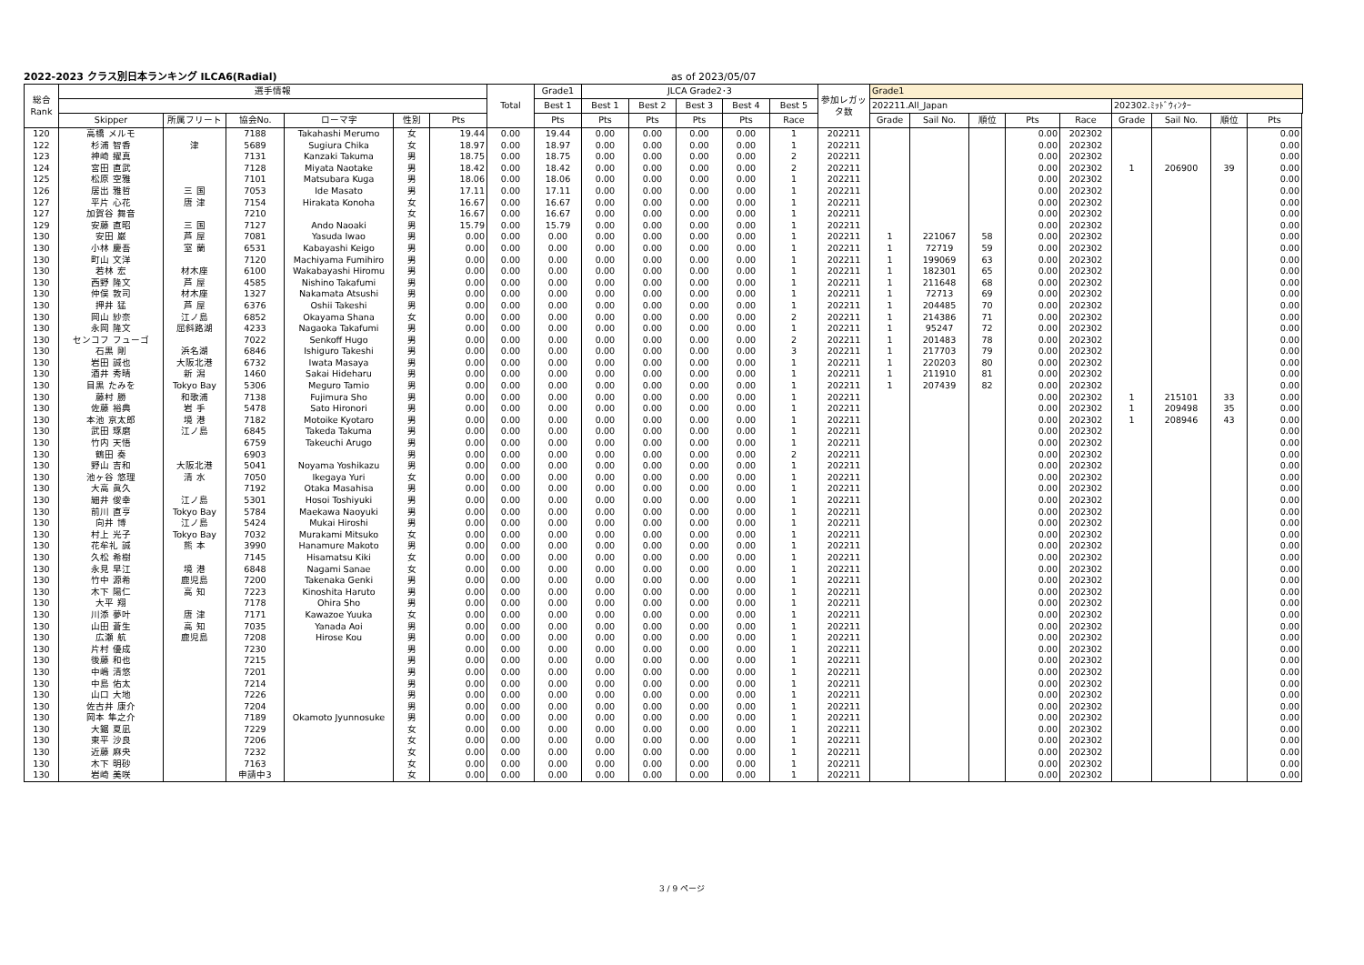2022-2023 クラス別日本ランキング ILCA6(Radial) as of 2023/05/07
| 総合 Rank | 選手情報 | | | | | | Total | Grade1 | JLCA Grade2･3 | | | | | 参加レガッ タ数 | Grade1 | | | | | | | | |
| --- | --- | --- | --- | --- | --- | --- | --- | --- | --- | --- | --- | --- | --- | --- | --- | --- | --- | --- | --- | --- | --- | --- | --- |
| | | | | | | | | Best 1 | Best 1 | Best 2 | Best 3 | Best 4 | Best 5 | | 202211.All_Japan | | | | | 202302.ﾐｯﾄﾞｳｨﾝﾀｰ | | | |
| | Skipper | 所属フリート | 協会No. | ローマ字 | 性別 | Pts | | Pts | Pts | Pts | Pts | Pts | Race | | Grade | Sail No. | 順位 | Pts | Race | Grade | Sail No. | 順位 | Pts |
| 120 | 高橋 メルモ | | 7188 | Takahashi Merumo | 女 | 19.44 | 0.00 | 19.44 | 0.00 | 0.00 | 0.00 | 0.00 | 1 | 202211 | | | | 0.00 | 202302 | | | | 0.00 |
| 122 | 杉浦 智香 | 津 | 5689 | Sugiura Chika | 女 | 18.97 | 0.00 | 18.97 | 0.00 | 0.00 | 0.00 | 0.00 | 1 | 202211 | | | | 0.00 | 202302 | | | | 0.00 |
| 123 | 神崎 擢真 | | 7131 | Kanzaki Takuma | 男 | 18.75 | 0.00 | 18.75 | 0.00 | 0.00 | 0.00 | 0.00 | 2 | 202211 | | | | 0.00 | 202302 | | | | 0.00 |
| 124 | 宮田 直武 | | 7128 | Miyata Naotake | 男 | 18.42 | 0.00 | 18.42 | 0.00 | 0.00 | 0.00 | 0.00 | 2 | 202211 | | | | 0.00 | 202302 | 1 | 206900 | 39 | 0.00 |
| 125 | 松原 空雅 | | 7101 | Matsubara Kuga | 男 | 18.06 | 0.00 | 18.06 | 0.00 | 0.00 | 0.00 | 0.00 | 1 | 202211 | | | | 0.00 | 202302 | | | | 0.00 |
| 126 | 居出 雅哲 | 三 国 | 7053 | Ide Masato | 男 | 17.11 | 0.00 | 17.11 | 0.00 | 0.00 | 0.00 | 0.00 | 1 | 202211 | | | | 0.00 | 202302 | | | | 0.00 |
| 127 | 平片 心花 | 唐 津 | 7154 | Hirakata Konoha | 女 | 16.67 | 0.00 | 16.67 | 0.00 | 0.00 | 0.00 | 0.00 | 1 | 202211 | | | | 0.00 | 202302 | | | | 0.00 |
| 127 | 加賀谷 舞音 | | 7210 | | 女 | 16.67 | 0.00 | 16.67 | 0.00 | 0.00 | 0.00 | 0.00 | 1 | 202211 | | | | 0.00 | 202302 | | | | 0.00 |
| 129 | 安藤 直昭 | 三 国 | 7127 | Ando Naoaki | 男 | 15.79 | 0.00 | 15.79 | 0.00 | 0.00 | 0.00 | 0.00 | 1 | 202211 | | | | 0.00 | 202302 | | | | 0.00 |
| 130 | 安田 巌 | 芦 屋 | 7081 | Yasuda Iwao | 男 | 0.00 | 0.00 | 0.00 | 0.00 | 0.00 | 0.00 | 0.00 | 1 | 202211 | 1 | 221067 | 58 | 0.00 | 202302 | | | | 0.00 |
| 130 | 小林 慶吾 | 室 蘭 | 6531 | Kabayashi Keigo | 男 | 0.00 | 0.00 | 0.00 | 0.00 | 0.00 | 0.00 | 0.00 | 1 | 202211 | 1 | 72719 | 59 | 0.00 | 202302 | | | | 0.00 |
| 130 | 町山 文洋 | | 7120 | Machiyama Fumihiro | 男 | 0.00 | 0.00 | 0.00 | 0.00 | 0.00 | 0.00 | 0.00 | 1 | 202211 | 1 | 199069 | 63 | 0.00 | 202302 | | | | 0.00 |
| 130 | 若林 宏 | 材木座 | 6100 | Wakabayashi Hiromu | 男 | 0.00 | 0.00 | 0.00 | 0.00 | 0.00 | 0.00 | 0.00 | 1 | 202211 | 1 | 182301 | 65 | 0.00 | 202302 | | | | 0.00 |
| 130 | 西野 隆文 | 芦 屋 | 4585 | Nishino Takafumi | 男 | 0.00 | 0.00 | 0.00 | 0.00 | 0.00 | 0.00 | 0.00 | 1 | 202211 | 1 | 211648 | 68 | 0.00 | 202302 | | | | 0.00 |
| 130 | 仲俣 敦司 | 材木座 | 1327 | Nakamata Atsushi | 男 | 0.00 | 0.00 | 0.00 | 0.00 | 0.00 | 0.00 | 0.00 | 1 | 202211 | 1 | 72713 | 69 | 0.00 | 202302 | | | | 0.00 |
| 130 | 押井 猛 | 芦 屋 | 6376 | Oshii Takeshi | 男 | 0.00 | 0.00 | 0.00 | 0.00 | 0.00 | 0.00 | 0.00 | 1 | 202211 | 1 | 204485 | 70 | 0.00 | 202302 | | | | 0.00 |
| 130 | 岡山 紗奈 | 江ノ島 | 6852 | Okayama Shana | 女 | 0.00 | 0.00 | 0.00 | 0.00 | 0.00 | 0.00 | 0.00 | 2 | 202211 | 1 | 214386 | 71 | 0.00 | 202302 | | | | 0.00 |
| 130 | 永岡 隆文 | 屈斜路湖 | 4233 | Nagaoka Takafumi | 男 | 0.00 | 0.00 | 0.00 | 0.00 | 0.00 | 0.00 | 0.00 | 1 | 202211 | 1 | 95247 | 72 | 0.00 | 202302 | | | | 0.00 |
| 130 | センコフ フューゴ | | 7022 | Senkoff Hugo | 男 | 0.00 | 0.00 | 0.00 | 0.00 | 0.00 | 0.00 | 0.00 | 2 | 202211 | 1 | 201483 | 78 | 0.00 | 202302 | | | | 0.00 |
| 130 | 石黒 剛 | 浜名湖 | 6846 | Ishiguro Takeshi | 男 | 0.00 | 0.00 | 0.00 | 0.00 | 0.00 | 0.00 | 0.00 | 3 | 202211 | 1 | 217703 | 79 | 0.00 | 202302 | | | | 0.00 |
| 130 | 岩田 誠也 | 大阪北港 | 6732 | Iwata Masaya | 男 | 0.00 | 0.00 | 0.00 | 0.00 | 0.00 | 0.00 | 0.00 | 1 | 202211 | 1 | 220203 | 80 | 0.00 | 202302 | | | | 0.00 |
| 130 | 酒井 秀晴 | 新 潟 | 1460 | Sakai Hideharu | 男 | 0.00 | 0.00 | 0.00 | 0.00 | 0.00 | 0.00 | 0.00 | 1 | 202211 | 1 | 211910 | 81 | 0.00 | 202302 | | | | 0.00 |
| 130 | 目黒 たみを | Tokyo Bay | 5306 | Meguro Tamio | 男 | 0.00 | 0.00 | 0.00 | 0.00 | 0.00 | 0.00 | 0.00 | 1 | 202211 | 1 | 207439 | 82 | 0.00 | 202302 | | | | 0.00 |
| 130 | 藤村 勝 | 和歌浦 | 7138 | Fujimura Sho | 男 | 0.00 | 0.00 | 0.00 | 0.00 | 0.00 | 0.00 | 0.00 | 1 | 202211 | | | | 0.00 | 202302 | 1 | 215101 | 33 | 0.00 |
| 130 | 佐藤 裕典 | 岩 手 | 5478 | Sato Hironori | 男 | 0.00 | 0.00 | 0.00 | 0.00 | 0.00 | 0.00 | 0.00 | 1 | 202211 | | | | 0.00 | 202302 | 1 | 209498 | 35 | 0.00 |
| 130 | 本池 京太郎 | 境 港 | 7182 | Motoike Kyotaro | 男 | 0.00 | 0.00 | 0.00 | 0.00 | 0.00 | 0.00 | 0.00 | 1 | 202211 | | | | 0.00 | 202302 | 1 | 208946 | 43 | 0.00 |
| 130 | 武田 琢磨 | 江ノ島 | 6845 | Takeda Takuma | 男 | 0.00 | 0.00 | 0.00 | 0.00 | 0.00 | 0.00 | 0.00 | 1 | 202211 | | | | 0.00 | 202302 | | | | 0.00 |
| 130 | 竹内 天悟 | | 6759 | Takeuchi Arugo | 男 | 0.00 | 0.00 | 0.00 | 0.00 | 0.00 | 0.00 | 0.00 | 1 | 202211 | | | | 0.00 | 202302 | | | | 0.00 |
| 130 | 鶴田 奏 | | 6903 | | 男 | 0.00 | 0.00 | 0.00 | 0.00 | 0.00 | 0.00 | 0.00 | 2 | 202211 | | | | 0.00 | 202302 | | | | 0.00 |
| 130 | 野山 吉和 | 大阪北港 | 5041 | Noyama Yoshikazu | 男 | 0.00 | 0.00 | 0.00 | 0.00 | 0.00 | 0.00 | 0.00 | 1 | 202211 | | | | 0.00 | 202302 | | | | 0.00 |
| 130 | 池ヶ谷 悠理 | 清 水 | 7050 | Ikegaya Yuri | 女 | 0.00 | 0.00 | 0.00 | 0.00 | 0.00 | 0.00 | 0.00 | 1 | 202211 | | | | 0.00 | 202302 | | | | 0.00 |
| 130 | 大高 眞久 | | 7192 | Otaka Masahisa | 男 | 0.00 | 0.00 | 0.00 | 0.00 | 0.00 | 0.00 | 0.00 | 1 | 202211 | | | | 0.00 | 202302 | | | | 0.00 |
| 130 | 細井 俊幸 | 江ノ島 | 5301 | Hosoi Toshiyuki | 男 | 0.00 | 0.00 | 0.00 | 0.00 | 0.00 | 0.00 | 0.00 | 1 | 202211 | | | | 0.00 | 202302 | | | | 0.00 |
| 130 | 前川 直亨 | Tokyo Bay | 5784 | Maekawa Naoyuki | 男 | 0.00 | 0.00 | 0.00 | 0.00 | 0.00 | 0.00 | 0.00 | 1 | 202211 | | | | 0.00 | 202302 | | | | 0.00 |
| 130 | 向井 博 | 江ノ島 | 5424 | Mukai Hiroshi | 男 | 0.00 | 0.00 | 0.00 | 0.00 | 0.00 | 0.00 | 0.00 | 1 | 202211 | | | | 0.00 | 202302 | | | | 0.00 |
| 130 | 村上 光子 | Tokyo Bay | 7032 | Murakami Mitsuko | 女 | 0.00 | 0.00 | 0.00 | 0.00 | 0.00 | 0.00 | 0.00 | 1 | 202211 | | | | 0.00 | 202302 | | | | 0.00 |
| 130 | 花牟礼 誠 | 熊 本 | 3990 | Hanamure Makoto | 男 | 0.00 | 0.00 | 0.00 | 0.00 | 0.00 | 0.00 | 0.00 | 1 | 202211 | | | | 0.00 | 202302 | | | | 0.00 |
| 130 | 久松 希樹 | | 7145 | Hisamatsu Kiki | 女 | 0.00 | 0.00 | 0.00 | 0.00 | 0.00 | 0.00 | 0.00 | 1 | 202211 | | | | 0.00 | 202302 | | | | 0.00 |
| 130 | 永見 早江 | 境 港 | 6848 | Nagami Sanae | 女 | 0.00 | 0.00 | 0.00 | 0.00 | 0.00 | 0.00 | 0.00 | 1 | 202211 | | | | 0.00 | 202302 | | | | 0.00 |
| 130 | 竹中 源希 | 鹿児島 | 7200 | Takenaka Genki | 男 | 0.00 | 0.00 | 0.00 | 0.00 | 0.00 | 0.00 | 0.00 | 1 | 202211 | | | | 0.00 | 202302 | | | | 0.00 |
| 130 | 木下 陽仁 | 高 知 | 7223 | Kinoshita Haruto | 男 | 0.00 | 0.00 | 0.00 | 0.00 | 0.00 | 0.00 | 0.00 | 1 | 202211 | | | | 0.00 | 202302 | | | | 0.00 |
| 130 | 大平 翔 | | 7178 | Ohira Sho | 男 | 0.00 | 0.00 | 0.00 | 0.00 | 0.00 | 0.00 | 0.00 | 1 | 202211 | | | | 0.00 | 202302 | | | | 0.00 |
| 130 | 川添 夢叶 | 唐 津 | 7171 | Kawazoe Yuuka | 女 | 0.00 | 0.00 | 0.00 | 0.00 | 0.00 | 0.00 | 0.00 | 1 | 202211 | | | | 0.00 | 202302 | | | | 0.00 |
| 130 | 山田 蒼生 | 高 知 | 7035 | Yanada Aoi | 男 | 0.00 | 0.00 | 0.00 | 0.00 | 0.00 | 0.00 | 0.00 | 1 | 202211 | | | | 0.00 | 202302 | | | | 0.00 |
| 130 | 広瀬 航 | 鹿児島 | 7208 | Hirose Kou | 男 | 0.00 | 0.00 | 0.00 | 0.00 | 0.00 | 0.00 | 0.00 | 1 | 202211 | | | | 0.00 | 202302 | | | | 0.00 |
| 130 | 片村 優成 | | 7230 | | 男 | 0.00 | 0.00 | 0.00 | 0.00 | 0.00 | 0.00 | 0.00 | 1 | 202211 | | | | 0.00 | 202302 | | | | 0.00 |
| 130 | 後藤 和也 | | 7215 | | 男 | 0.00 | 0.00 | 0.00 | 0.00 | 0.00 | 0.00 | 0.00 | 1 | 202211 | | | | 0.00 | 202302 | | | | 0.00 |
| 130 | 中嶋 清悠 | | 7201 | | 男 | 0.00 | 0.00 | 0.00 | 0.00 | 0.00 | 0.00 | 0.00 | 1 | 202211 | | | | 0.00 | 202302 | | | | 0.00 |
| 130 | 中島 佑太 | | 7214 | | 男 | 0.00 | 0.00 | 0.00 | 0.00 | 0.00 | 0.00 | 0.00 | 1 | 202211 | | | | 0.00 | 202302 | | | | 0.00 |
| 130 | 山口 大地 | | 7226 | | 男 | 0.00 | 0.00 | 0.00 | 0.00 | 0.00 | 0.00 | 0.00 | 1 | 202211 | | | | 0.00 | 202302 | | | | 0.00 |
| 130 | 佐古井 康介 | | 7204 | | 男 | 0.00 | 0.00 | 0.00 | 0.00 | 0.00 | 0.00 | 0.00 | 1 | 202211 | | | | 0.00 | 202302 | | | | 0.00 |
| 130 | 岡本 隼之介 | | 7189 | Okamoto Jyunnosuke | 男 | 0.00 | 0.00 | 0.00 | 0.00 | 0.00 | 0.00 | 0.00 | 1 | 202211 | | | | 0.00 | 202302 | | | | 0.00 |
| 130 | 大鋸 夏凪 | | 7229 | | 女 | 0.00 | 0.00 | 0.00 | 0.00 | 0.00 | 0.00 | 0.00 | 1 | 202211 | | | | 0.00 | 202302 | | | | 0.00 |
| 130 | 東平 沙良 | | 7206 | | 女 | 0.00 | 0.00 | 0.00 | 0.00 | 0.00 | 0.00 | 0.00 | 1 | 202211 | | | | 0.00 | 202302 | | | | 0.00 |
| 130 | 近藤 麻央 | | 7232 | | 女 | 0.00 | 0.00 | 0.00 | 0.00 | 0.00 | 0.00 | 0.00 | 1 | 202211 | | | | 0.00 | 202302 | | | | 0.00 |
| 130 | 木下 明砂 | | 7163 | | 女 | 0.00 | 0.00 | 0.00 | 0.00 | 0.00 | 0.00 | 0.00 | 1 | 202211 | | | | 0.00 | 202302 | | | | 0.00 |
| 130 | 岩崎 美咲 | | 申請中3 | | 女 | 0.00 | 0.00 | 0.00 | 0.00 | 0.00 | 0.00 | 0.00 | 1 | 202211 | | | | 0.00 | 202302 | | | | 0.00 |
3 / 9 ページ